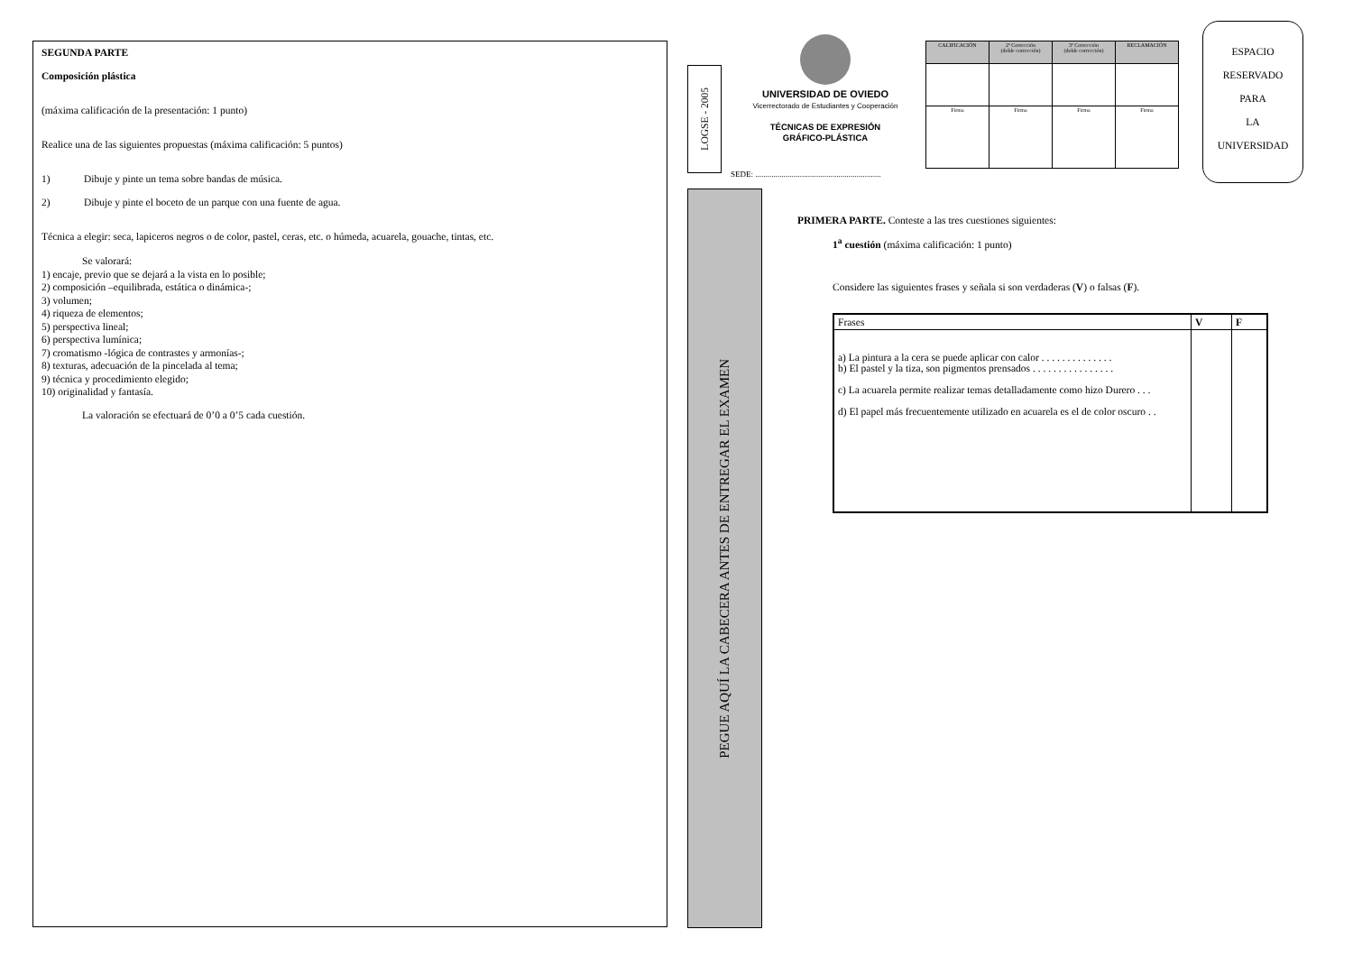SEGUNDA PARTE
Composición plástica
(máxima calificación de la presentación: 1 punto)
Realice una de las siguientes propuestas (máxima calificación: 5 puntos)
1) Dibuje y pinte un tema sobre bandas de música.
2) Dibuje y pinte el boceto de un parque con una fuente de agua.
Técnica a elegir: seca, lapiceros negros o de color, pastel, ceras, etc. o húmeda, acuarela, gouache, tintas, etc.
Se valorará:
1) encaje, previo que se dejará a la vista en lo posible;
2) composición –equilibrada, estática o dinámica-;
3) volumen;
4) riqueza de elementos;
5) perspectiva lineal;
6) perspectiva lumínica;
7) cromatismo -lógica de contrastes y armonías-;
8) texturas, adecuación de la pincelada al tema;
9) técnica y procedimiento elegido;
10) originalidad y fantasía.
La valoración se efectuará de 0’0 a 0’5 cada cuestión.
LOGSE - 2005
PEGUE AQUÍ LA CABECERA ANTES DE ENTREGAR EL EXAMEN
UNIVERSIDAD DE OVIEDO
Vicerrectorado de Estudiantes y Cooperación
TÉCNICAS DE EXPRESIÓN
GRÁFICO-PLÁSTICA
SEDE: ..............................................................
| CALIFICACIÓN | 2ª Corrección (doble corrección) | 3ª Corrección (doble corrección) | RECLAMACIÓN |
| --- | --- | --- | --- |
| Firma | Firma | Firma | Firma |
ESPACIO
RESERVADO
PARA
LA
UNIVERSIDAD
PRIMERA PARTE. Conteste a las tres cuestiones siguientes:
1<sup>a</sup> cuestión (máxima calificación: 1 punto)
Considere las siguientes frases y señala si son verdaderas (V) o falsas (F).
| Frases | V | F |
| a) La pintura a la cera se puede aplicar con calor . . . . . . . . . . . . . . b) El pastel y la tiza, son pigmentos prensados . . . . . . . . . . . . . . . . c) La acuarela permite realizar temas detalladamente como hizo Durero . . . d) El papel más frecuentemente utilizado en acuarela es el de color oscuro . . | | |